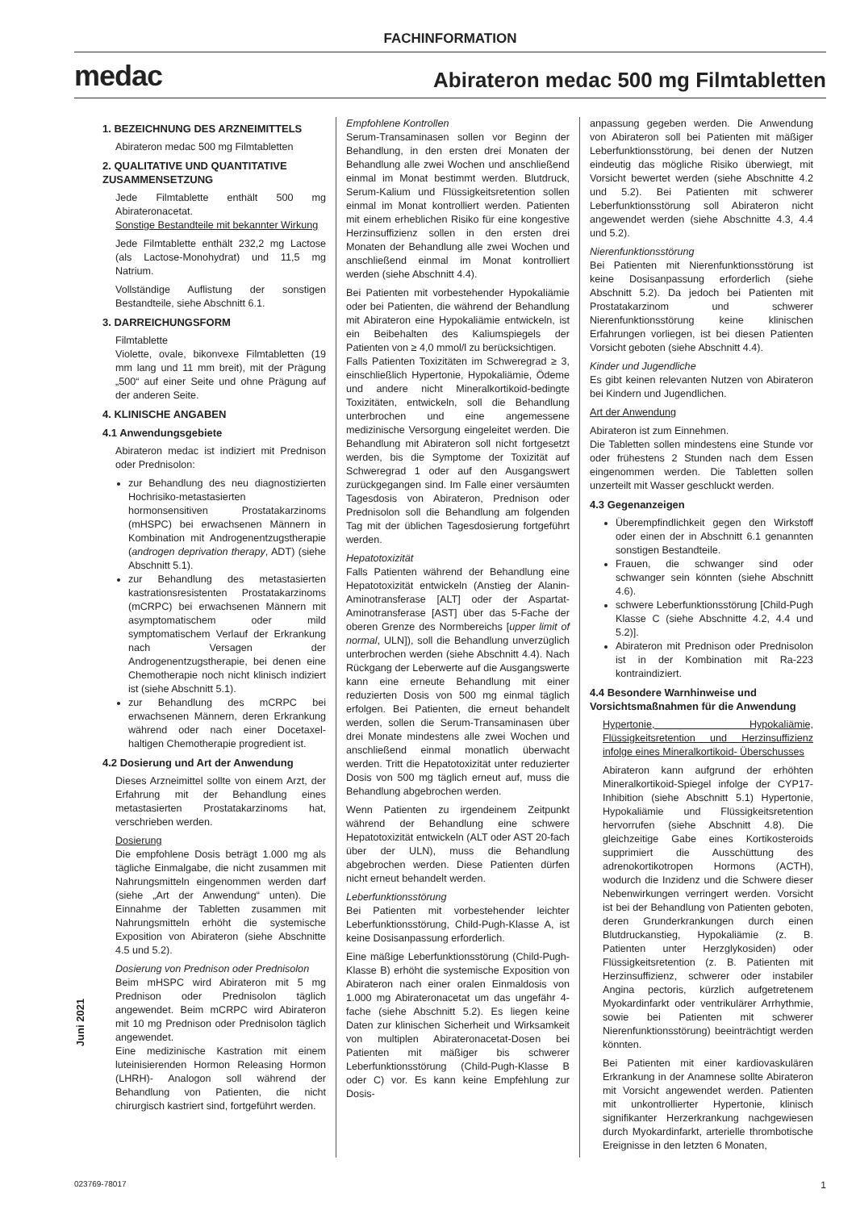FACHINFORMATION
medac Abirateron medac 500 mg Filmtabletten
1. BEZEICHNUNG DES ARZNEIMITTELS
Abirateron medac 500 mg Filmtabletten
2. QUALITATIVE UND QUANTITATIVE ZUSAMMENSETZUNG
Jede Filmtablette enthält 500 mg Abirateronacetat.
Sonstige Bestandteile mit bekannter Wirkung
Jede Filmtablette enthält 232,2 mg Lactose (als Lactose-Monohydrat) und 11,5 mg Natrium.
Vollständige Auflistung der sonstigen Bestandteile, siehe Abschnitt 6.1.
3. DARREICHUNGSFORM
Filmtablette
Violette, ovale, bikonvexe Filmtabletten (19 mm lang und 11 mm breit), mit der Prägung „500“ auf einer Seite und ohne Prägung auf der anderen Seite.
4. KLINISCHE ANGABEN
4.1 Anwendungsgebiete
Abirateron medac ist indiziert mit Prednison oder Prednisolon:
zur Behandlung des neu diagnostizierten Hochrisiko-metastasierten hormonsensitiven Prostatakarzinoms (mHSPC) bei erwachsenen Männern in Kombination mit Androgenentzugstherapie (androgen deprivation therapy, ADT) (siehe Abschnitt 5.1).
zur Behandlung des metastasierten kastrationsresistenten Prostatakarzinoms (mCRPC) bei erwachsenen Männern mit asymptomatischem oder mild symptomatischem Verlauf der Erkrankung nach Versagen der Androgenentzugstherapie, bei denen eine Chemotherapie noch nicht klinisch indiziert ist (siehe Abschnitt 5.1).
zur Behandlung des mCRPC bei erwachsenen Männern, deren Erkrankung während oder nach einer Docetaxel-haltigen Chemotherapie progredient ist.
4.2 Dosierung und Art der Anwendung
Dieses Arzneimittel sollte von einem Arzt, der Erfahrung mit der Behandlung eines metastasierten Prostatakarzinoms hat, verschrieben werden.
Dosierung
Die empfohlene Dosis beträgt 1.000 mg als tägliche Einmalgabe, die nicht zusammen mit Nahrungsmitteln eingenommen werden darf (siehe „Art der Anwendung“ unten). Die Einnahme der Tabletten zusammen mit Nahrungsmitteln erhöht die systemische Exposition von Abirateron (siehe Abschnitte 4.5 und 5.2).
Dosierung von Prednison oder Prednisolon
Beim mHSPC wird Abirateron mit 5 mg Prednison oder Prednisolon täglich angewendet. Beim mCRPC wird Abirateron mit 10 mg Prednison oder Prednisolon täglich angewendet.
Eine medizinische Kastration mit einem luteinisierenden Hormon Releasing Hormon (LHRH)- Analogon soll während der Behandlung von Patienten, die nicht chirurgisch kastriert sind, fortgeführt werden.
Empfohlene Kontrollen
Serum-Transaminasen sollen vor Beginn der Behandlung, in den ersten drei Monaten der Behandlung alle zwei Wochen und anschließend einmal im Monat bestimmt werden. Blutdruck, Serum-Kalium und Flüssigkeitsretention sollen einmal im Monat kontrolliert werden. Patienten mit einem erheblichen Risiko für eine kongestive Herzinsuffizienz sollen in den ersten drei Monaten der Behandlung alle zwei Wochen und anschließend einmal im Monat kontrolliert werden (siehe Abschnitt 4.4).
Bei Patienten mit vorbestehender Hypokaliämie oder bei Patienten, die während der Behandlung mit Abirateron eine Hypokaliämie entwickeln, ist ein Beibehalten des Kaliumspiegels der Patienten von ≥ 4,0 mmol/l zu berücksichtigen.
Falls Patienten Toxizitäten im Schweregrad ≥ 3, einschließlich Hypertonie, Hypokaliämie, Ödeme und andere nicht Mineralkortikoid-bedingte Toxizitäten, entwickeln, soll die Behandlung unterbrochen und eine angemessene medizinische Versorgung eingeleitet werden. Die Behandlung mit Abirateron soll nicht fortgesetzt werden, bis die Symptome der Toxizität auf Schweregrad 1 oder auf den Ausgangswert zurückgegangen sind. Im Falle einer versäumten Tagesdosis von Abirateron, Prednison oder Prednisolon soll die Behandlung am folgenden Tag mit der üblichen Tagesdosierung fortgeführt werden.
Hepatotoxizität
Falls Patienten während der Behandlung eine Hepatotoxizität entwickeln (Anstieg der Alanin-Aminotransferase [ALT] oder der Aspartat-Aminotransferase [AST] über das 5-Fache der oberen Grenze des Normbereichs [upper limit of normal, ULN]), soll die Behandlung unverzüglich unterbrochen werden (siehe Abschnitt 4.4). Nach Rückgang der Leberwerte auf die Ausgangswerte kann eine erneute Behandlung mit einer reduzierten Dosis von 500 mg einmal täglich erfolgen. Bei Patienten, die erneut behandelt werden, sollen die Serum-Transaminasen über drei Monate mindestens alle zwei Wochen und anschließend einmal monatlich überwacht werden. Tritt die Hepatotoxizität unter reduzierter Dosis von 500 mg täglich erneut auf, muss die Behandlung abgebrochen werden.
Wenn Patienten zu irgendeinem Zeitpunkt während der Behandlung eine schwere Hepatotoxizität entwickeln (ALT oder AST 20-fach über der ULN), muss die Behandlung abgebrochen werden. Diese Patienten dürfen nicht erneut behandelt werden.
Leberfunktionsstörung
Bei Patienten mit vorbestehender leichter Leberfunktionsstörung, Child-Pugh-Klasse A, ist keine Dosisanpassung erforderlich.
Eine mäßige Leberfunktionsstörung (Child-Pugh-Klasse B) erhöht die systemische Exposition von Abirateron nach einer oralen Einmaldosis von 1.000 mg Abirateronacetat um das ungefähr 4-fache (siehe Abschnitt 5.2). Es liegen keine Daten zur klinischen Sicherheit und Wirksamkeit von multiplen Abirateronacetat-Dosen bei Patienten mit mäßiger bis schwerer Leberfunktionsstörung (Child-Pugh-Klasse B oder C) vor. Es kann keine Empfehlung zur Dosis-
anpassung gegeben werden. Die Anwendung von Abirateron soll bei Patienten mit mäßiger Leberfunktionsstörung, bei denen der Nutzen eindeutig das mögliche Risiko überwiegt, mit Vorsicht bewertet werden (siehe Abschnitte 4.2 und 5.2). Bei Patienten mit schwerer Leberfunktionsstörung soll Abirateron nicht angewendet werden (siehe Abschnitte 4.3, 4.4 und 5.2).
Nierenfunktionsstörung
Bei Patienten mit Nierenfunktionsstörung ist keine Dosisanpassung erforderlich (siehe Abschnitt 5.2). Da jedoch bei Patienten mit Prostatakarzinom und schwerer Nierenfunktionsstörung keine klinischen Erfahrungen vorliegen, ist bei diesen Patienten Vorsicht geboten (siehe Abschnitt 4.4).
Kinder und Jugendliche
Es gibt keinen relevanten Nutzen von Abirateron bei Kindern und Jugendlichen.
Art der Anwendung
Abirateron ist zum Einnehmen.
Die Tabletten sollen mindestens eine Stunde vor oder frühestens 2 Stunden nach dem Essen eingenommen werden. Die Tabletten sollen unzerteilt mit Wasser geschluckt werden.
4.3 Gegenanzeigen
Überempfindlichkeit gegen den Wirkstoff oder einen der in Abschnitt 6.1 genannten sonstigen Bestandteile.
Frauen, die schwanger sind oder schwanger sein könnten (siehe Abschnitt 4.6).
schwere Leberfunktionsstörung [Child-Pugh Klasse C (siehe Abschnitte 4.2, 4.4 und 5.2)].
Abirateron mit Prednison oder Prednisolon ist in der Kombination mit Ra-223 kontraindiziert.
4.4 Besondere Warnhinweise und Vorsichtsmaßnahmen für die Anwendung
Hypertonie, Hypokaliämie, Flüssigkeitsretention und Herzinsuffizienz infolge eines Mineralkortikoid- Überschusses
Abirateron kann aufgrund der erhöhten Mineralkortikoid-Spiegel infolge der CYP17-Inhibition (siehe Abschnitt 5.1) Hypertonie, Hypokaliämie und Flüssigkeitsretention hervorrufen (siehe Abschnitt 4.8). Die gleichzeitige Gabe eines Kortikosteroids supprimiert die Ausschüttung des adrenokortikotropen Hormons (ACTH), wodurch die Inzidenz und die Schwere dieser Nebenwirkungen verringert werden. Vorsicht ist bei der Behandlung von Patienten geboten, deren Grunderkrankungen durch einen Blutdruckanstieg, Hypokaliämie (z. B. Patienten unter Herzglykosiden) oder Flüssigkeitsretention (z. B. Patienten mit Herzinsuffizienz, schwerer oder instabiler Angina pectoris, kürzlich aufgetretenem Myokardinfarkt oder ventrikulärer Arrhythmie, sowie bei Patienten mit schwerer Nierenfunktionsstörung) beeinträchtigt werden könnten.
Bei Patienten mit einer kardiovaskulären Erkrankung in der Anamnese sollte Abirateron mit Vorsicht angewendet werden. Patienten mit unkontrollierter Hypertonie, klinisch signifikanter Herzerkrankung nachgewiesen durch Myokardinfarkt, arterielle thrombotische Ereignisse in den letzten 6 Monaten,
Juni 2021
023769-78017 1